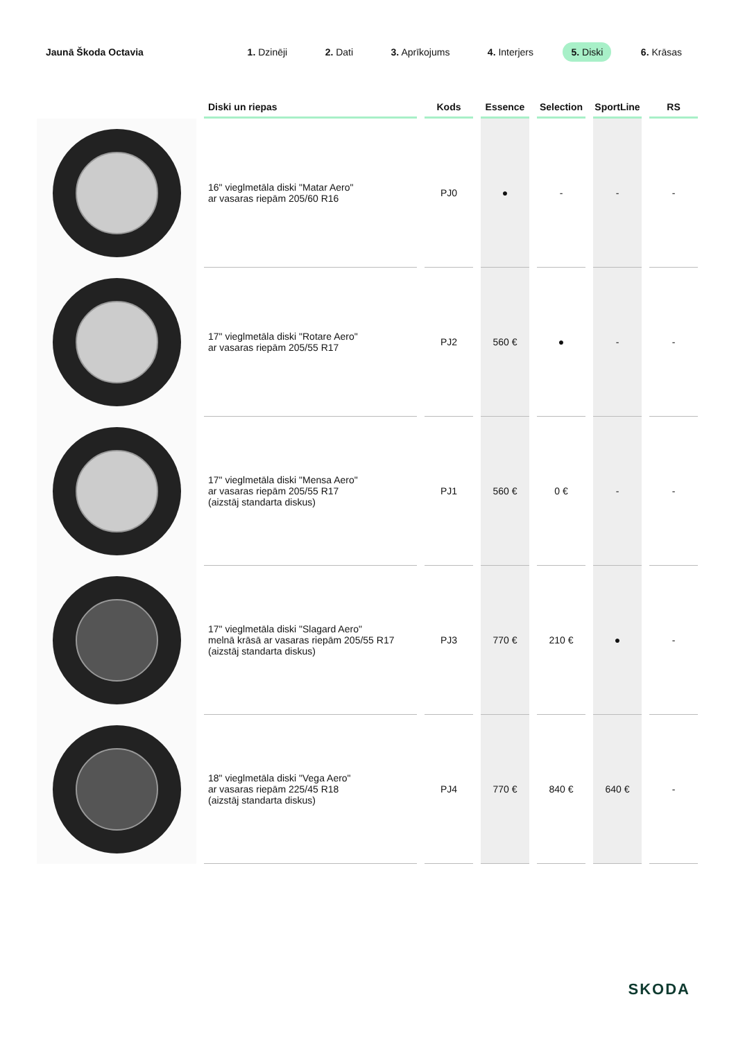Jaunā Škoda Octavia
1. Dzinēji 2. Dati 3. Aprīkojums 4. Interjers 5. Diski 6. Krāsas
| | Diski un riepas | Kods | Essence | Selection | SportLine | RS |
| --- | --- | --- | --- | --- | --- | --- |
| | 16" vieglmetāla diski "Matar Aero" ar vasaras riepām 205/60 R16 | PJ0 | ● | - | - | - |
| | 17" vieglmetāla diski "Rotare Aero" ar vasaras riepām 205/55 R17 | PJ2 | 560 € | ● | - | - |
| | 17" vieglmetāla diski "Mensa Aero" ar vasaras riepām 205/55 R17 (aizstāj standarta diskus) | PJ1 | 560 € | 0 € | - | - |
| | 17" vieglmetāla diski "Slagard Aero" melnā krāsā ar vasaras riepām 205/55 R17 (aizstāj standarta diskus) | PJ3 | 770 € | 210 € | ● | - |
| | 18" vieglmetāla diski "Vega Aero" ar vasaras riepām 225/45 R18 (aizstāj standarta diskus) | PJ4 | 770 € | 840 € | 640 € | - |
SKODA